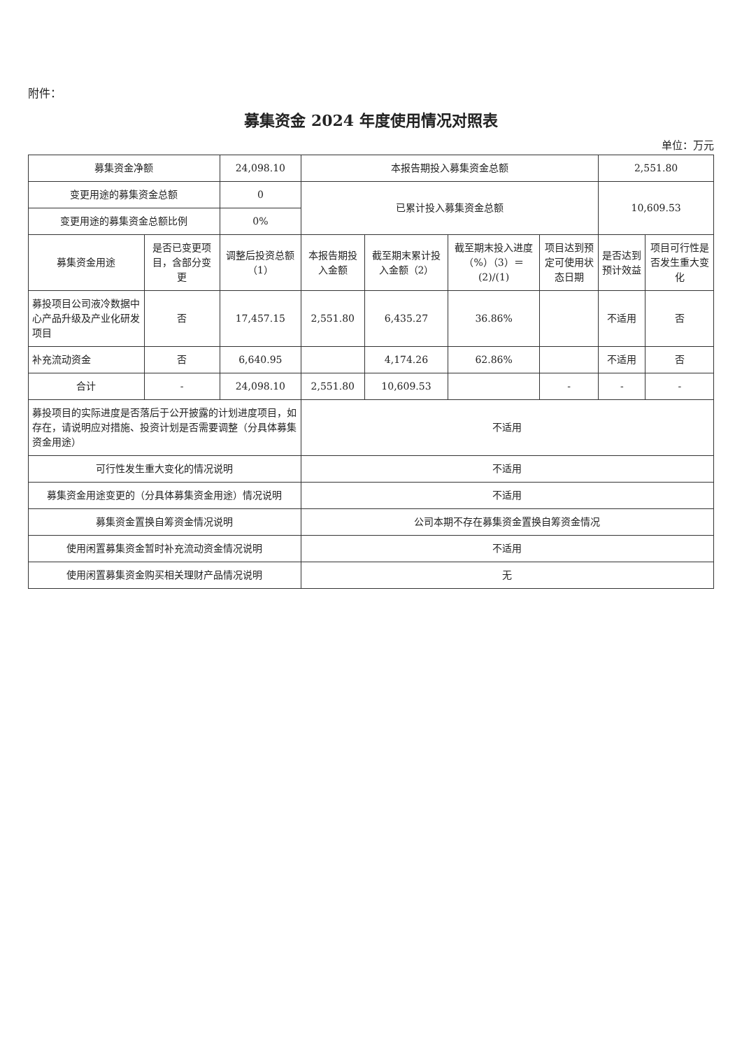附件：
募集资金 2024 年度使用情况对照表
单位：万元
| 募集资金净额 | | 24,098.10 | 本报告期投入募集资金总额 | | | | 2,551.80 | |
| 变更用途的募集资金总额 | | 0 | 已累计投入募集资金总额 | | | | 10,609.53 | |
| 变更用途的募集资金总额比例 | | 0% | | | | | | |
| 募集资金用途 | 是否已变更项目，含部分变更 | 调整后投资总额（1） | 本报告期投入金额 | 截至期末累计投入金额（2） | 截至期末投入进度（%）（3）＝(2)/(1) | 项目达到预定可使用状态日期 | 是否达到预计效益 | 项目可行性是否发生重大变化 |
| 募投项目公司液冷数据中心产品升级及产业化研发项目 | 否 | 17,457.15 | 2,551.80 | 6,435.27 | 36.86% | | 不适用 | 否 |
| 补充流动资金 | 否 | 6,640.95 | | 4,174.26 | 62.86% | | 不适用 | 否 |
| 合计 | - | 24,098.10 | 2,551.80 | 10,609.53 | | - | - | - |
| 募投项目的实际进度是否落后于公开披露的计划进度项目，如存在，请说明应对措施、投资计划是否需要调整（分具体募集资金用途） | | | 不适用 | | | | | |
| 可行性发生重大变化的情况说明 | | | 不适用 | | | | | |
| 募集资金用途变更的（分具体募集资金用途）情况说明 | | | 不适用 | | | | | |
| 募集资金置换自筹资金情况说明 | | | 公司本期不存在募集资金置换自筹资金情况 | | | | | |
| 使用闲置募集资金暂时补充流动资金情况说明 | | | 不适用 | | | | | |
| 使用闲置募集资金购买相关理财产品情况说明 | | | 无 | | | | | |